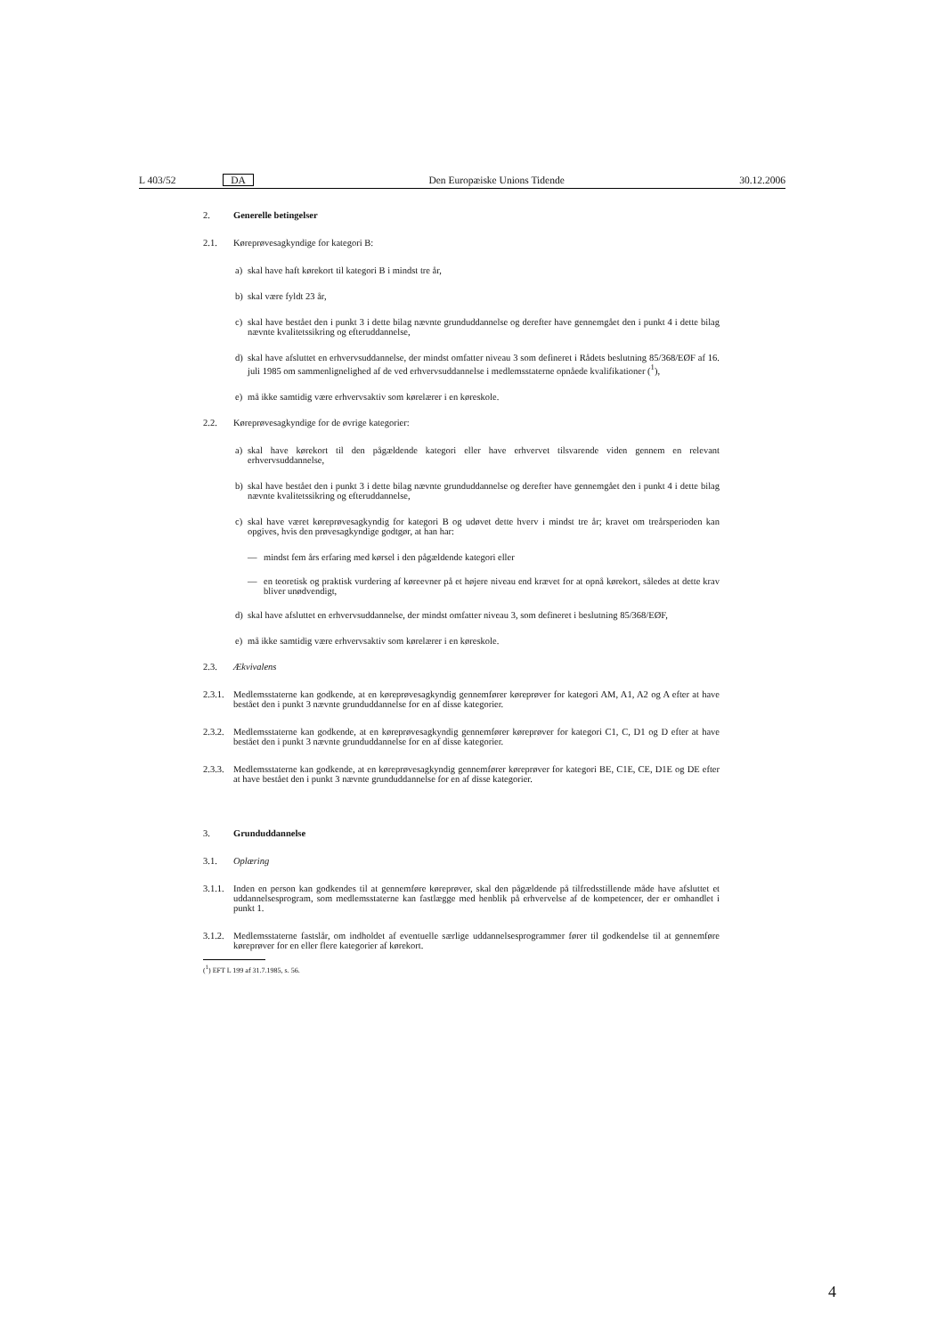L 403/52 DA Den Europæiske Unions Tidende 30.12.2006
2. Generelle betingelser
2.1. Køreprøvesagkyndige for kategori B:
a) skal have haft kørekort til kategori B i mindst tre år,
b) skal være fyldt 23 år,
c) skal have bestået den i punkt 3 i dette bilag nævnte grunduddannelse og derefter have gennemgået den i punkt 4 i dette bilag nævnte kvalitetssikring og efteruddannelse,
d) skal have afsluttet en erhvervsuddannelse, der mindst omfatter niveau 3 som defineret i Rådets beslutning 85/368/EØF af 16. juli 1985 om sammenlignelighed af de ved erhvervsuddannelse i medlemsstaterne opnåede kvalifikationer (<sup>1</sup>),
e) må ikke samtidig være erhvervsaktiv som kørelærer i en køreskole.
2.2. Køreprøvesagkyndige for de øvrige kategorier:
a) skal have kørekort til den pågældende kategori eller have erhvervet tilsvarende viden gennem en relevant erhvervsuddannelse,
b) skal have bestået den i punkt 3 i dette bilag nævnte grunduddannelse og derefter have gennemgået den i punkt 4 i dette bilag nævnte kvalitetssikring og efteruddannelse,
c) skal have været køreprøvesagkyndig for kategori B og udøvet dette hverv i mindst tre år; kravet om treårsperioden kan opgives, hvis den prøvesagkyndige godtgør, at han har:
— mindst fem års erfaring med kørsel i den pågældende kategori eller
— en teoretisk og praktisk vurdering af køreevner på et højere niveau end krævet for at opnå kørekort, således at dette krav bliver unødvendigt,
d) skal have afsluttet en erhvervsuddannelse, der mindst omfatter niveau 3, som defineret i beslutning 85/368/EØF,
e) må ikke samtidig være erhvervsaktiv som kørelærer i en køreskole.
2.3. Ækvivalens
2.3.1.
Medlemsstaterne kan godkende, at en køreprøvesagkyndig gennemfører køreprøver for kategori AM, A1, A2 og A efter at have bestået den i punkt 3 nævnte grunduddannelse for en af disse kategorier.
2.3.2.
Medlemsstaterne kan godkende, at en køreprøvesagkyndig gennemfører køreprøver for kategori C1, C, D1 og D efter at have bestået den i punkt 3 nævnte grunduddannelse for en af disse kategorier.
2.3.3.
Medlemsstaterne kan godkende, at en køreprøvesagkyndig gennemfører køreprøver for kategori BE, C1E, CE, D1E og DE efter at have bestået den i punkt 3 nævnte grunduddannelse for en af disse kategorier.
3. Grunduddannelse
3.1. Oplæring
3.1.1.
Inden en person kan godkendes til at gennemføre køreprøver, skal den pågældende på tilfredsstillende måde have afsluttet et uddannelsesprogram, som medlemsstaterne kan fastlægge med henblik på erhvervelse af de kompetencer, der er omhandlet i punkt 1.
3.1.2.
Medlemsstaterne fastslår, om indholdet af eventuelle særlige uddannelsesprogrammer fører til godkendelse til at gennemføre køreprøver for en eller flere kategorier af kørekort.
(<sup>1</sup>) EFT L 199 af 31.7.1985, s. 56.
4